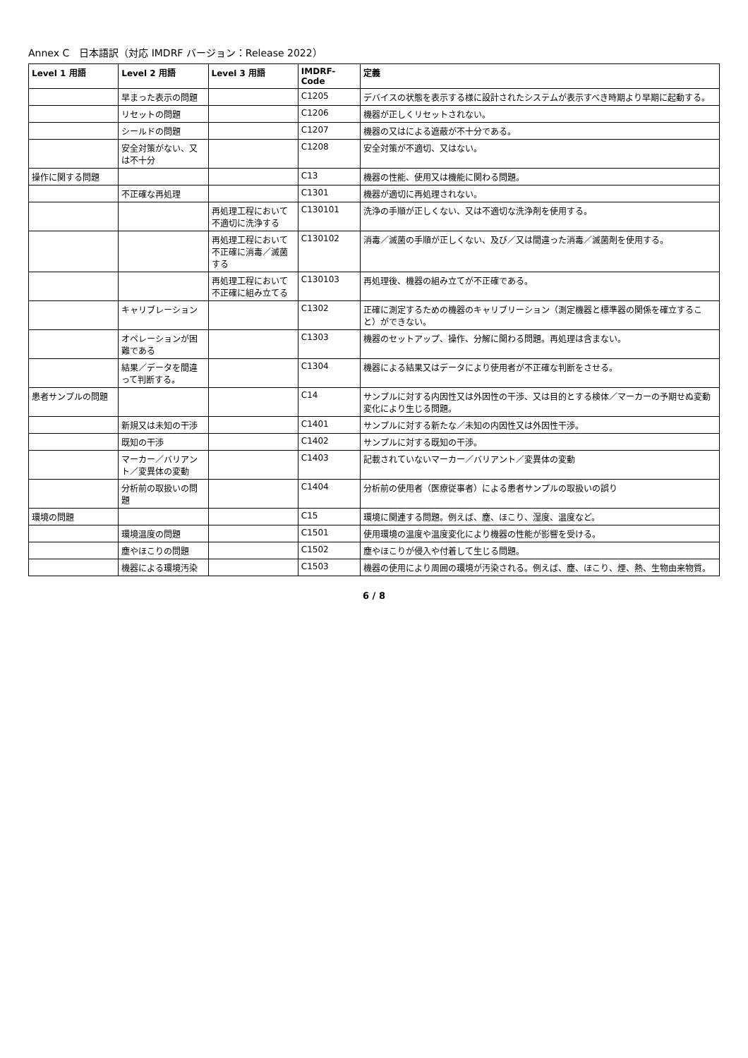Annex C　日本語訳（対応 IMDRF バージョン：Release 2022）
| Level 1 用語 | Level 2 用語 | Level 3 用語 | IMDRF-Code | 定義 |
| --- | --- | --- | --- | --- |
| | 早まった表示の問題 | | C1205 | デバイスの状態を表示する様に設計されたシステムが表示すべき時期より早期に起動する。 |
| | リセットの問題 | | C1206 | 機器が正しくリセットされない。 |
| | シールドの問題 | | C1207 | 機器の又はによる遮蔽が不十分である。 |
| | 安全対策がない、又は不十分 | | C1208 | 安全対策が不適切、又はない。 |
| 操作に関する問題 | | | C13 | 機器の性能、使用又は機能に関わる問題。 |
| | 不正確な再処理 | | C1301 | 機器が適切に再処理されない。 |
| | | 再処理工程において不適切に洗浄する | C130101 | 洗浄の手順が正しくない、又は不適切な洗浄剤を使用する。 |
| | | 再処理工程において不正確に消毒／滅菌する | C130102 | 消毒／滅菌の手順が正しくない、及び／又は間違った消毒／滅菌剤を使用する。 |
| | | 再処理工程において不正確に組み立てる | C130103 | 再処理後、機器の組み立てが不正確である。 |
| | キャリブレーション | | C1302 | 正確に測定するための機器のキャリブリーション（測定機器と標準器の関係を確立すること）ができない。 |
| | オペレーションが困難である | | C1303 | 機器のセットアップ、操作、分解に関わる問題。再処理は含まない。 |
| | 結果／データを間違って判断する。 | | C1304 | 機器による結果又はデータにより使用者が不正確な判断をさせる。 |
| 患者サンプルの問題 | | | C14 | サンプルに対する内因性又は外因性の干渉、又は目的とする検体／マーカーの予期せぬ変動変化により生じる問題。 |
| | 新規又は未知の干渉 | | C1401 | サンプルに対する新たな／未知の内因性又は外因性干渉。 |
| | 既知の干渉 | | C1402 | サンプルに対する既知の干渉。 |
| | マーカー／バリアント／変異体の変動 | | C1403 | 記載されていないマーカー／バリアント／変異体の変動 |
| | 分析前の取扱いの問題 | | C1404 | 分析前の使用者（医療従事者）による患者サンプルの取扱いの誤り |
| 環境の問題 | | | C15 | 環境に関連する問題。例えば、塵、ほこり、湿度、温度など。 |
| | 環境温度の問題 | | C1501 | 使用環境の温度や温度変化により機器の性能が影響を受ける。 |
| | 塵やほこりの問題 | | C1502 | 塵やほこりが侵入や付着して生じる問題。 |
| | 機器による環境汚染 | | C1503 | 機器の使用により周囲の環境が汚染される。例えば、塵、ほこり、煙、熱、生物由来物質。 |
6 / 8